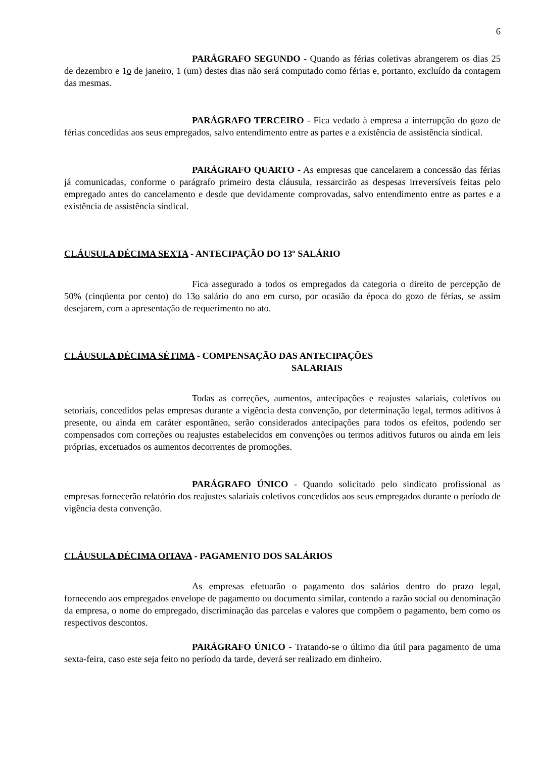6
PARÁGRAFO SEGUNDO - Quando as férias coletivas abrangerem os dias 25 de dezembro e 1o de janeiro, 1 (um) destes dias não será computado como férias e, portanto, excluído da contagem das mesmas.
PARÁGRAFO TERCEIRO - Fica vedado à empresa a interrupção do gozo de férias concedidas aos seus empregados, salvo entendimento entre as partes e a existência de assistência sindical.
PARÁGRAFO QUARTO - As empresas que cancelarem a concessão das férias já comunicadas, conforme o parágrafo primeiro desta cláusula, ressarcirão as despesas irreversíveis feitas pelo empregado antes do cancelamento e desde que devidamente comprovadas, salvo entendimento entre as partes e a existência de assistência sindical.
CLÁUSULA DÉCIMA SEXTA - ANTECIPAÇÃO DO 13º SALÁRIO
Fica assegurado a todos os empregados da categoria o direito de percepção de 50% (cinqüenta por cento) do 13o salário do ano em curso, por ocasião da época do gozo de férias, se assim desejarem, com a apresentação de requerimento no ato.
CLÁUSULA DÉCIMA SÉTIMA - COMPENSAÇÃO DAS ANTECIPAÇÕES
SALARIAIS
Todas as correções, aumentos, antecipações e reajustes salariais, coletivos ou setoriais, concedidos pelas empresas durante a vigência desta convenção, por determinação legal, termos aditivos à presente, ou ainda em caráter espontâneo, serão considerados antecipações para todos os efeitos, podendo ser compensados com correções ou reajustes estabelecidos em convenções ou termos aditivos futuros ou ainda em leis próprias, excetuados os aumentos decorrentes de promoções.
PARÁGRAFO ÚNICO - Quando solicitado pelo sindicato profissional as empresas fornecerão relatório dos reajustes salariais coletivos concedidos aos seus empregados durante o período de vigência desta convenção.
CLÁUSULA DÉCIMA OITAVA - PAGAMENTO DOS SALÁRIOS
As empresas efetuarão o pagamento dos salários dentro do prazo legal, fornecendo aos empregados envelope de pagamento ou documento similar, contendo a razão social ou denominação da empresa, o nome do empregado, discriminação das parcelas e valores que compõem o pagamento, bem como os respectivos descontos.
PARÁGRAFO ÚNICO - Tratando-se o último dia útil para pagamento de uma sexta-feira, caso este seja feito no período da tarde, deverá ser realizado em dinheiro.